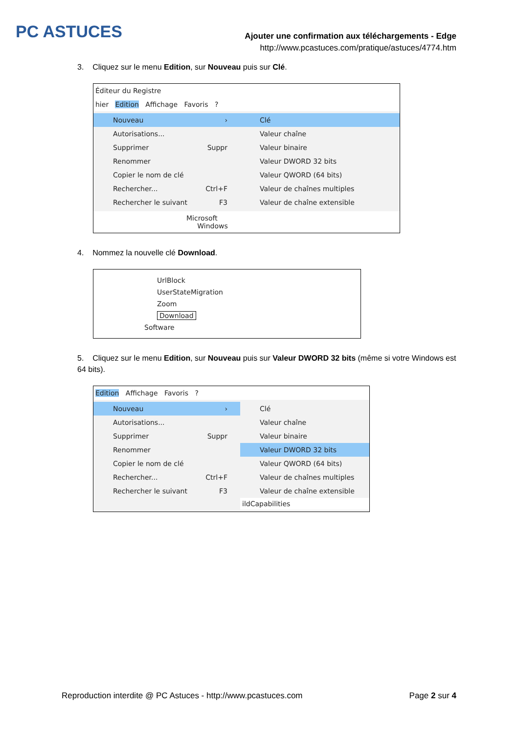PC ASTUCES
Ajouter une confirmation aux téléchargements - Edge
http://www.pcastuces.com/pratique/astuces/4774.htm
3. Cliquez sur le menu Edition, sur Nouveau puis sur Clé.
Éditeur du Registre
hier Edition Affichage Favoris ?
Nouveau ›
Autorisations...
Supprimer Suppr
Renommer
Copier le nom de clé
Rechercher... Ctrl+F
Rechercher le suivant F3
Clé
Valeur chaîne
Valeur binaire
Valeur DWORD 32 bits
Valeur QWORD (64 bits)
Valeur de chaînes multiples
Valeur de chaîne extensible
Microsoft
Windows
4. Nommez la nouvelle clé Download.
UrlBlock
UserStateMigration
Zoom
Download
Software
5. Cliquez sur le menu Edition, sur Nouveau puis sur Valeur DWORD 32 bits (même si votre Windows est 64 bits).
Edition Affichage Favoris ?
Nouveau ›
Autorisations...
Supprimer Suppr
Renommer
Copier le nom de clé
Rechercher... Ctrl+F
Rechercher le suivant F3
Clé
Valeur chaîne
Valeur binaire
Valeur DWORD 32 bits
Valeur QWORD (64 bits)
Valeur de chaînes multiples
Valeur de chaîne extensible
ildCapabilities
Reproduction interdite @ PC Astuces - http://www.pcastuces.com Page 2 sur 4